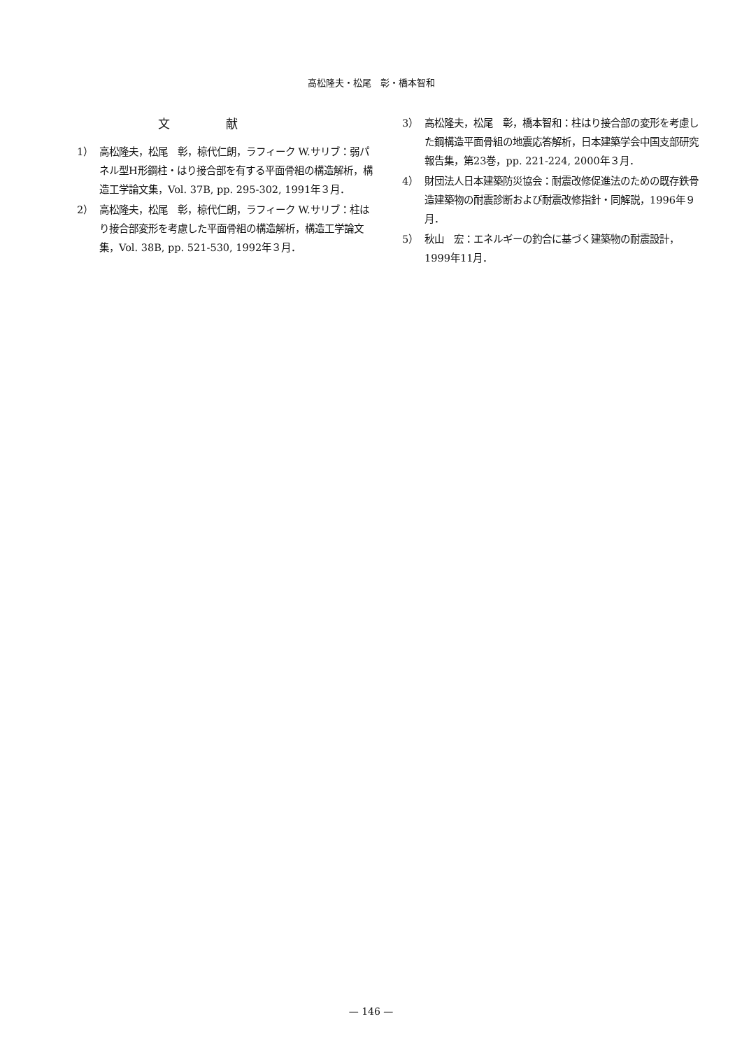高松隆夫・松尾　彰・橋本智和
文献
1） 高松隆夫，松尾　彰，椋代仁朗，ラフィーク W.サリブ：弱パネル型H形鋼柱・はり接合部を有する平面骨組の構造解析，構造工学論文集，Vol. 37B, pp. 295-302, 1991年３月．
2） 高松隆夫，松尾　彰，椋代仁朗，ラフィーク W.サリブ：柱はり接合部変形を考慮した平面骨組の構造解析，構造工学論文集，Vol. 38B, pp. 521-530, 1992年３月．
3） 高松隆夫，松尾　彰，橋本智和：柱はり接合部の変形を考慮した鋼構造平面骨組の地震応答解析，日本建築学会中国支部研究報告集，第23巻，pp. 221-224, 2000年３月．
4） 財団法人日本建築防災協会：耐震改修促進法のための既存鉄骨造建築物の耐震診断および耐震改修指針・同解説，1996年９月．
5） 秋山　宏：エネルギーの釣合に基づく建築物の耐震設計，1999年11月．
— 146 —